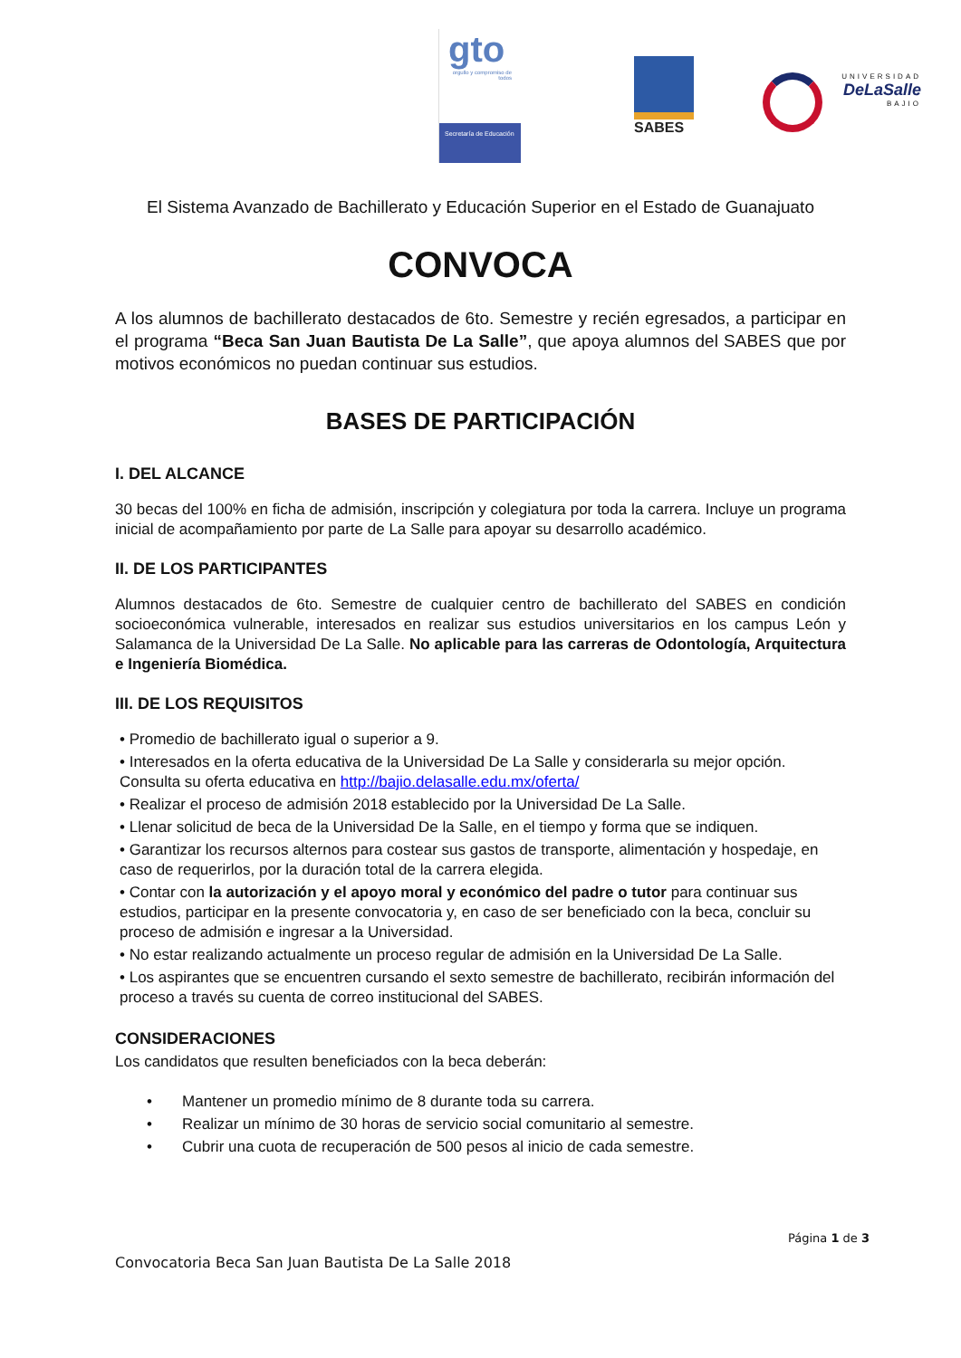gto
orgullo y compromiso de todos
Secretaría de Educación
SABES
UNIVERSIDAD
DeLaSalle
BAJIO
El Sistema Avanzado de Bachillerato y Educación Superior en el Estado de Guanajuato
CONVOCA
A los alumnos de bachillerato destacados de 6to. Semestre y recién egresados, a participar en el programa “Beca San Juan Bautista De La Salle”, que apoya alumnos del SABES que por motivos económicos no puedan continuar sus estudios.
BASES DE PARTICIPACIÓN
I. DEL ALCANCE
30 becas del 100% en ficha de admisión, inscripción y colegiatura por toda la carrera. Incluye un programa inicial de acompañamiento por parte de La Salle para apoyar su desarrollo académico.
II. DE LOS PARTICIPANTES
Alumnos destacados de 6to. Semestre de cualquier centro de bachillerato del SABES en condición socioeconómica vulnerable, interesados en realizar sus estudios universitarios en los campus León y Salamanca de la Universidad De La Salle. No aplicable para las carreras de Odontología, Arquitectura e Ingeniería Biomédica.
III. DE LOS REQUISITOS
• Promedio de bachillerato igual o superior a 9.
• Interesados en la oferta educativa de la Universidad De La Salle y considerarla su mejor opción. Consulta su oferta educativa en http://bajio.delasalle.edu.mx/oferta/
• Realizar el proceso de admisión 2018 establecido por la Universidad De La Salle.
• Llenar solicitud de beca de la Universidad De la Salle, en el tiempo y forma que se indiquen.
• Garantizar los recursos alternos para costear sus gastos de transporte, alimentación y hospedaje, en caso de requerirlos, por la duración total de la carrera elegida.
• Contar con la autorización y el apoyo moral y económico del padre o tutor para continuar sus estudios, participar en la presente convocatoria y, en caso de ser beneficiado con la beca, concluir su proceso de admisión e ingresar a la Universidad.
• No estar realizando actualmente un proceso regular de admisión en la Universidad De La Salle.
• Los aspirantes que se encuentren cursando el sexto semestre de bachillerato, recibirán información del proceso a través su cuenta de correo institucional del SABES.
CONSIDERACIONES
Los candidatos que resulten beneficiados con la beca deberán:
• Mantener un promedio mínimo de 8 durante toda su carrera.
• Realizar un mínimo de 30 horas de servicio social comunitario al semestre.
• Cubrir una cuota de recuperación de 500 pesos al inicio de cada semestre.
Página 1 de 3
Convocatoria Beca San Juan Bautista De La Salle 2018